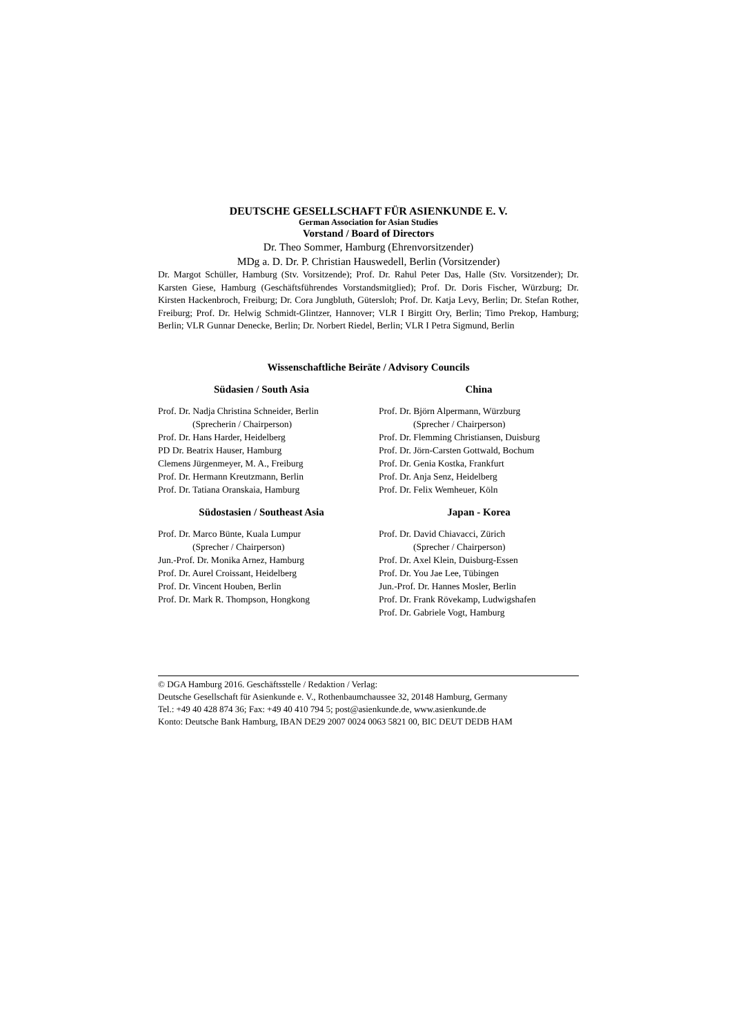DEUTSCHE GESELLSCHAFT FÜR ASIENKUNDE E. V.
German Association for Asian Studies
Vorstand / Board of Directors
Dr. Theo Sommer, Hamburg (Ehrenvorsitzender)
MDg a. D. Dr. P. Christian Hauswedell, Berlin (Vorsitzender)
Dr. Margot Schüller, Hamburg (Stv. Vorsitzende); Prof. Dr. Rahul Peter Das, Halle (Stv. Vorsitzender); Dr. Karsten Giese, Hamburg (Geschäftsführendes Vorstandsmitglied); Prof. Dr. Doris Fischer, Würzburg; Dr. Kirsten Hackenbroch, Freiburg; Dr. Cora Jungbluth, Gütersloh; Prof. Dr. Katja Levy, Berlin; Dr. Stefan Rother, Freiburg; Prof. Dr. Helwig Schmidt-Glintzer, Hannover; VLR I Birgitt Ory, Berlin; Timo Prekop, Hamburg; Berlin; VLR Gunnar Denecke, Berlin; Dr. Norbert Riedel, Berlin; VLR I Petra Sigmund, Berlin
Wissenschaftliche Beiräte / Advisory Councils
Südasien / South Asia
Prof. Dr. Nadja Christina Schneider, Berlin
(Sprecherin / Chairperson)
Prof. Dr. Hans Harder, Heidelberg
PD Dr. Beatrix Hauser, Hamburg
Clemens Jürgenmeyer, M. A., Freiburg
Prof. Dr. Hermann Kreutzmann, Berlin
Prof. Dr. Tatiana Oranskaia, Hamburg
Südostasien / Southeast Asia
Prof. Dr. Marco Bünte, Kuala Lumpur
(Sprecher / Chairperson)
Jun.-Prof. Dr. Monika Arnez, Hamburg
Prof. Dr. Aurel Croissant, Heidelberg
Prof. Dr. Vincent Houben, Berlin
Prof. Dr. Mark R. Thompson, Hongkong
China
Prof. Dr. Björn Alpermann, Würzburg
(Sprecher / Chairperson)
Prof. Dr. Flemming Christiansen, Duisburg
Prof. Dr. Jörn-Carsten Gottwald, Bochum
Prof. Dr. Genia Kostka, Frankfurt
Prof. Dr. Anja Senz, Heidelberg
Prof. Dr. Felix Wemheuer, Köln
Japan - Korea
Prof. Dr. David Chiavacci, Zürich
(Sprecher / Chairperson)
Prof. Dr. Axel Klein, Duisburg-Essen
Prof. Dr. You Jae Lee, Tübingen
Jun.-Prof. Dr. Hannes Mosler, Berlin
Prof. Dr. Frank Rövekamp, Ludwigshafen
Prof. Dr. Gabriele Vogt, Hamburg
© DGA Hamburg 2016. Geschäftsstelle / Redaktion / Verlag:
Deutsche Gesellschaft für Asienkunde e. V., Rothenbaumchaussee 32, 20148 Hamburg, Germany
Tel.: +49 40 428 874 36; Fax: +49 40 410 794 5; post@asienkunde.de, www.asienkunde.de
Konto: Deutsche Bank Hamburg, IBAN DE29 2007 0024 0063 5821 00, BIC DEUT DEDB HAM